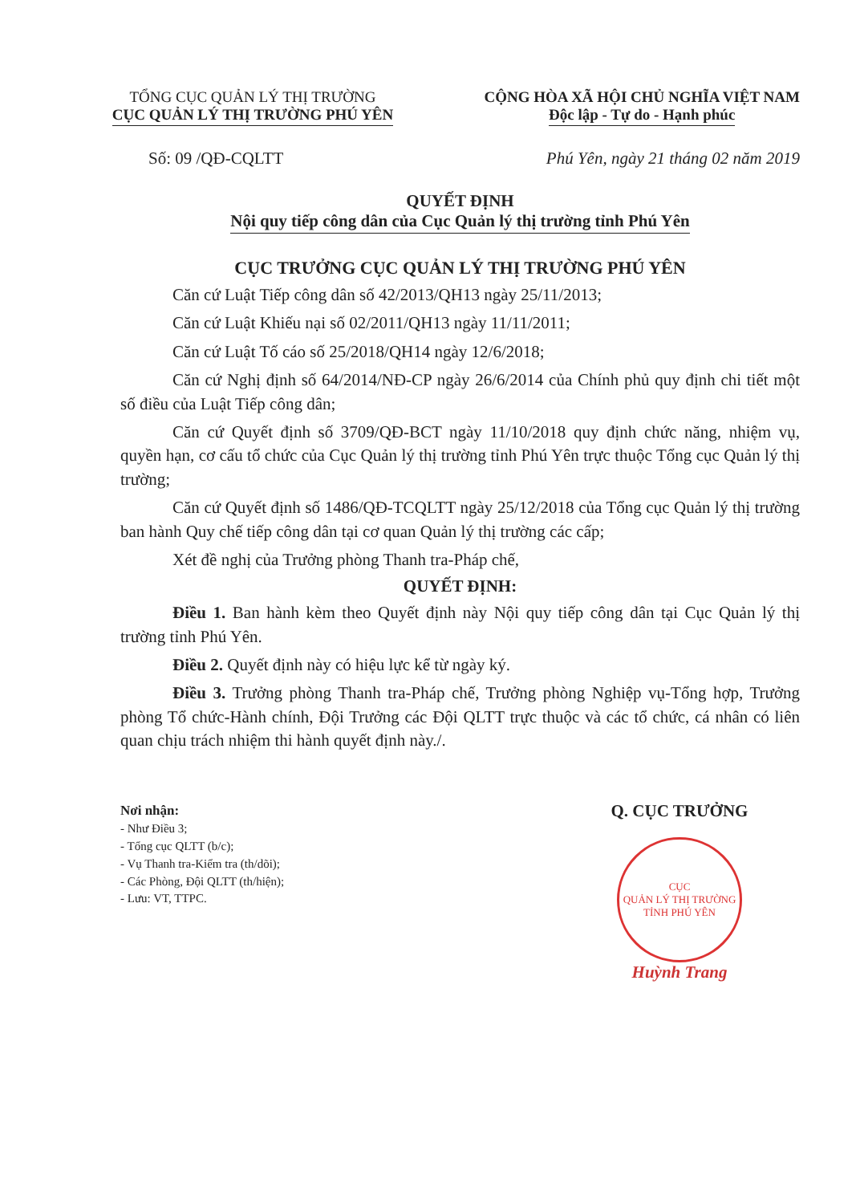TỔNG CỤC QUẢN LÝ THỊ TRƯỜNG
CỤC QUẢN LÝ THỊ TRƯỜNG PHÚ YÊN
CỘNG HÒA XÃ HỘI CHỦ NGHĨA VIỆT NAM
Độc lập - Tự do - Hạnh phúc
Số: 09 /QĐ-CQLTT Phú Yên, ngày 21 tháng 02 năm 2019
QUYẾT ĐỊNH
Nội quy tiếp công dân của Cục Quản lý thị trường tỉnh Phú Yên
CỤC TRƯỞNG CỤC QUẢN LÝ THỊ TRƯỜNG PHÚ YÊN
Căn cứ Luật Tiếp công dân số 42/2013/QH13 ngày 25/11/2013;
Căn cứ Luật Khiếu nại số 02/2011/QH13 ngày 11/11/2011;
Căn cứ Luật Tố cáo số 25/2018/QH14 ngày 12/6/2018;
Căn cứ Nghị định số 64/2014/NĐ-CP ngày 26/6/2014 của Chính phủ quy định chi tiết một số điều của Luật Tiếp công dân;
Căn cứ Quyết định số 3709/QĐ-BCT ngày 11/10/2018 quy định chức năng, nhiệm vụ, quyền hạn, cơ cấu tổ chức của Cục Quản lý thị trường tỉnh Phú Yên trực thuộc Tổng cục Quản lý thị trường;
Căn cứ Quyết định số 1486/QĐ-TCQLTT ngày 25/12/2018 của Tổng cục Quản lý thị trường ban hành Quy chế tiếp công dân tại cơ quan Quản lý thị trường các cấp;
Xét đề nghị của Trưởng phòng Thanh tra-Pháp chế,
QUYẾT ĐỊNH:
Điều 1. Ban hành kèm theo Quyết định này Nội quy tiếp công dân tại Cục Quản lý thị trường tỉnh Phú Yên.
Điều 2. Quyết định này có hiệu lực kể từ ngày ký.
Điều 3. Trưởng phòng Thanh tra-Pháp chế, Trưởng phòng Nghiệp vụ-Tổng hợp, Trưởng phòng Tổ chức-Hành chính, Đội Trưởng các Đội QLTT trực thuộc và các tổ chức, cá nhân có liên quan chịu trách nhiệm thi hành quyết định này./.
Nơi nhận:
- Như Điều 3;
- Tổng cục QLTT (b/c);
- Vụ Thanh tra-Kiểm tra (th/dõi);
- Các Phòng, Đội QLTT (th/hiện);
- Lưu: VT, TTPC.
Q. CỤC TRƯỞNG
CỤC
QUẢN LÝ THỊ TRƯỜNG
TỈNH PHÚ YÊN
Huỳnh Trang